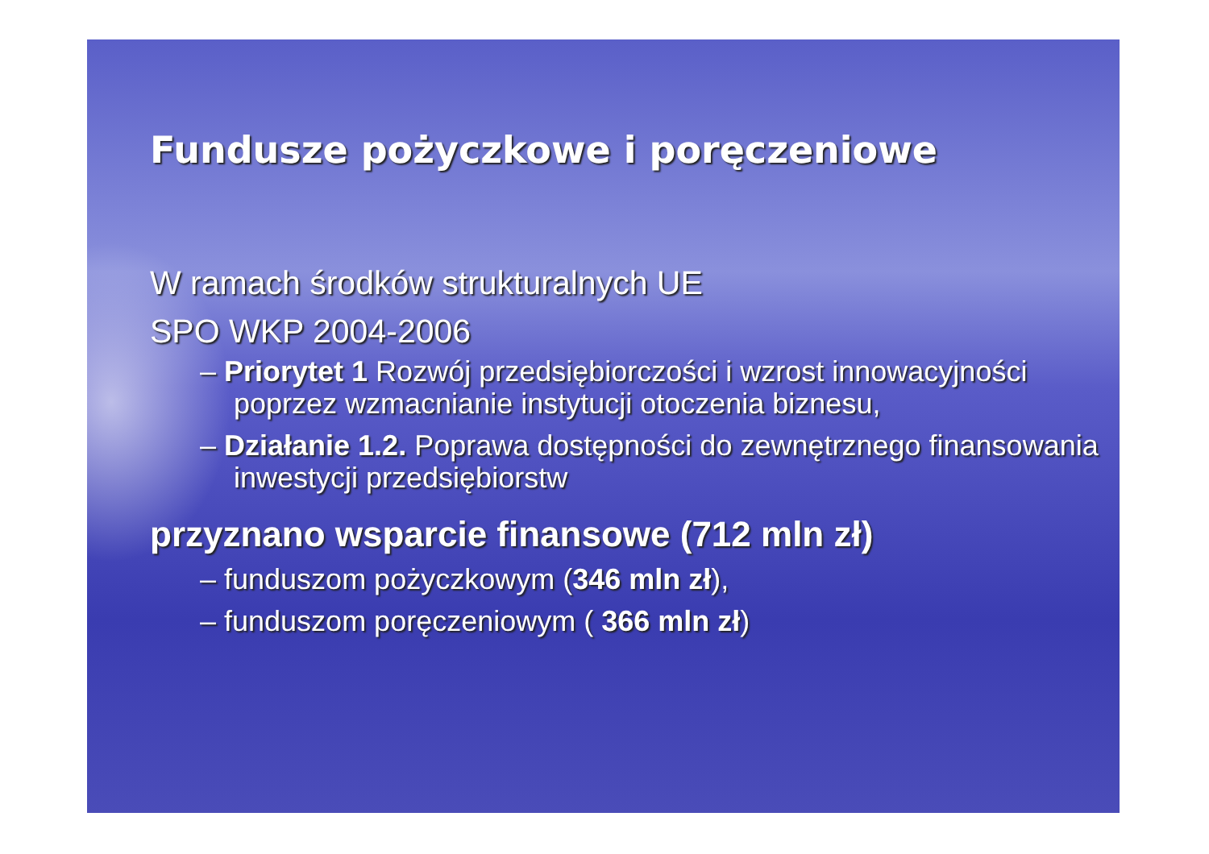Fundusze pożyczkowe i poręczeniowe
W ramach środków strukturalnych UE
SPO WKP 2004-2006
– Priorytet 1 Rozwój przedsiębiorczości i wzrost innowacyjności poprzez wzmacnianie instytucji otoczenia biznesu,
– Działanie 1.2. Poprawa dostępności do zewnętrznego finansowania inwestycji przedsiębiorstw
przyznano wsparcie finansowe (712 mln zł)
– funduszom pożyczkowym (346 mln zł),
– funduszom poręczeniowym ( 366 mln zł)